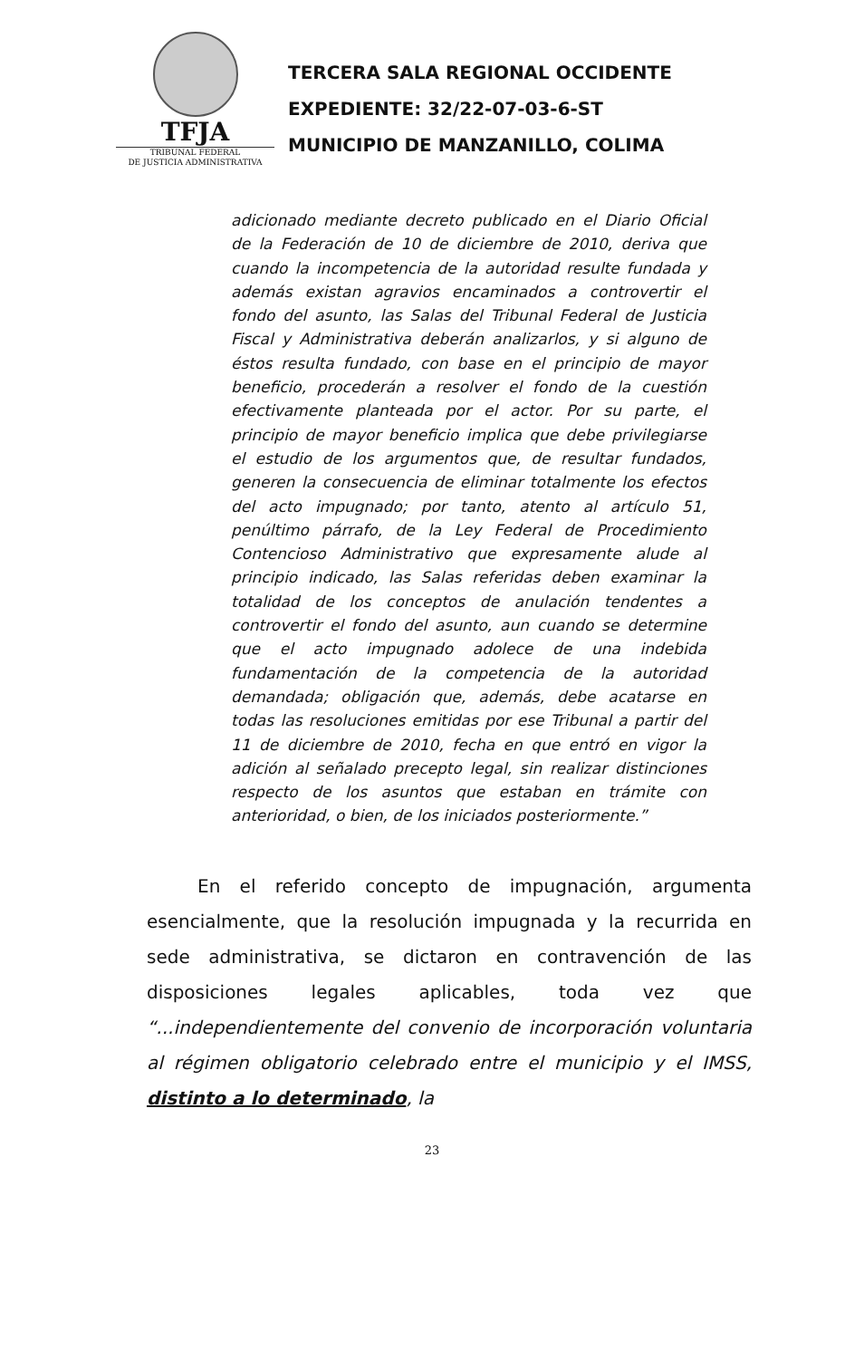TFJA
TRIBUNAL FEDERAL
DE JUSTICIA ADMINISTRATIVA
TERCERA SALA REGIONAL OCCIDENTE
EXPEDIENTE: 32/22-07-03-6-ST
MUNICIPIO DE MANZANILLO, COLIMA
adicionado mediante decreto publicado en el Diario Oficial de la Federación de 10 de diciembre de 2010, deriva que cuando la incompetencia de la autoridad resulte fundada y además existan agravios encaminados a controvertir el fondo del asunto, las Salas del Tribunal Federal de Justicia Fiscal y Administrativa deberán analizarlos, y si alguno de éstos resulta fundado, con base en el principio de mayor beneficio, procederán a resolver el fondo de la cuestión efectivamente planteada por el actor. Por su parte, el principio de mayor beneficio implica que debe privilegiarse el estudio de los argumentos que, de resultar fundados, generen la consecuencia de eliminar totalmente los efectos del acto impugnado; por tanto, atento al artículo 51, penúltimo párrafo, de la Ley Federal de Procedimiento Contencioso Administrativo que expresamente alude al principio indicado, las Salas referidas deben examinar la totalidad de los conceptos de anulación tendentes a controvertir el fondo del asunto, aun cuando se determine que el acto impugnado adolece de una indebida fundamentación de la competencia de la autoridad demandada; obligación que, además, debe acatarse en todas las resoluciones emitidas por ese Tribunal a partir del 11 de diciembre de 2010, fecha en que entró en vigor la adición al señalado precepto legal, sin realizar distinciones respecto de los asuntos que estaban en trámite con anterioridad, o bien, de los iniciados posteriormente.”
En el referido concepto de impugnación, argumenta esencialmente, que la resolución impugnada y la recurrida en sede administrativa, se dictaron en contravención de las disposiciones legales aplicables, toda vez que “...independientemente del convenio de incorporación voluntaria al régimen obligatorio celebrado entre el municipio y el IMSS, distinto a lo determinado, la
23